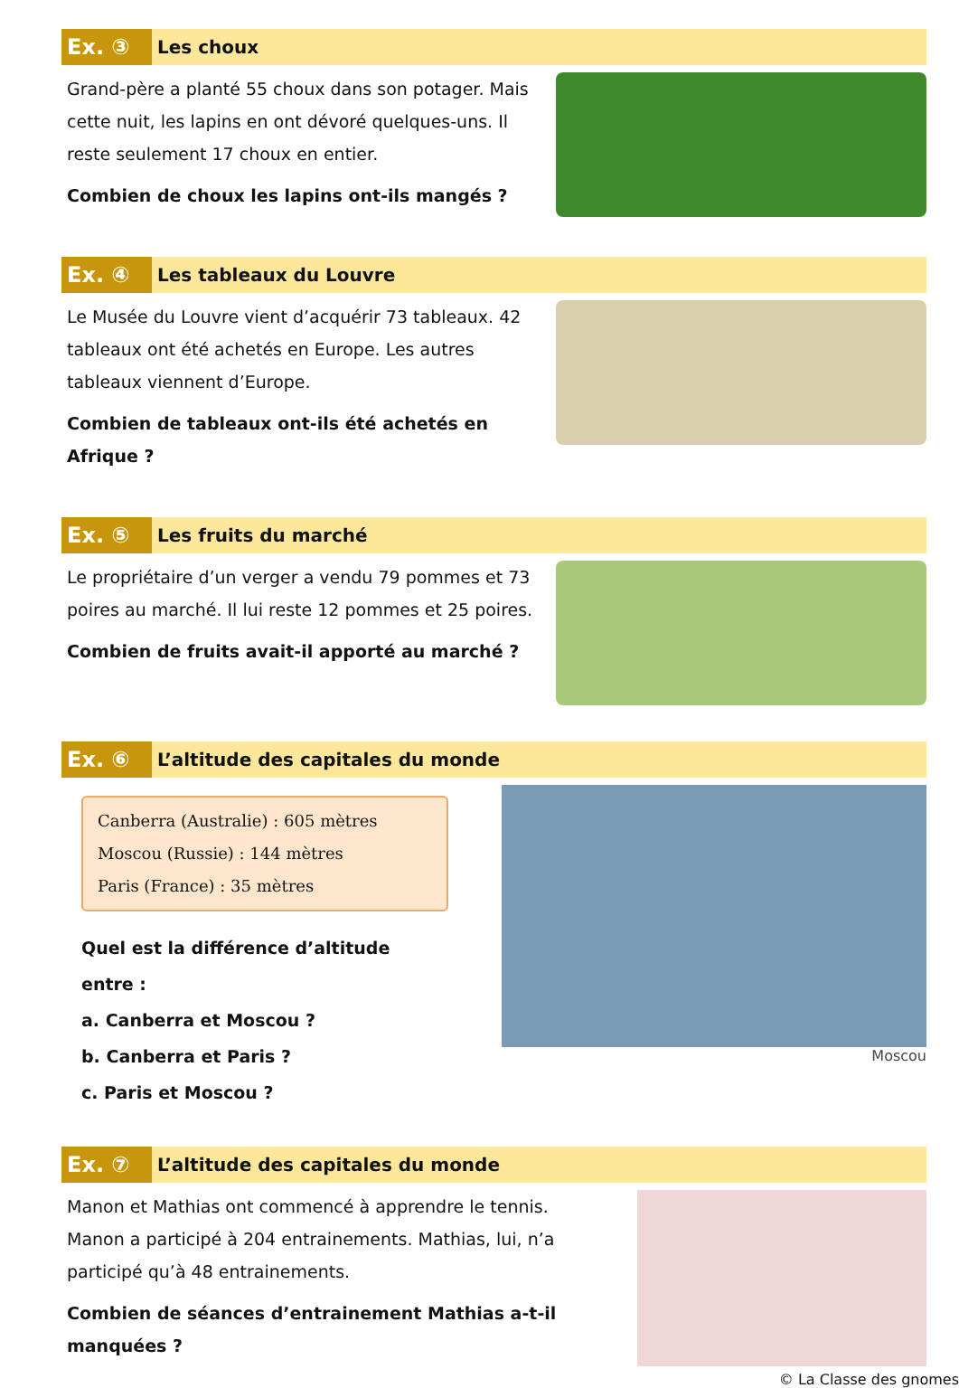Ex. ③
Les choux
Grand-père a planté 55 choux dans son potager. Mais cette nuit, les lapins en ont dévoré quelques-uns. Il reste seulement 17 choux en entier.
Combien de choux les lapins ont-ils mangés ?
Ex. ④
Les tableaux du Louvre
Le Musée du Louvre vient d’acquérir 73 tableaux. 42 tableaux ont été achetés en Europe. Les autres tableaux viennent d’Europe.
Combien de tableaux ont-ils été achetés en Afrique ?
Ex. ⑤
Les fruits du marché
Le propriétaire d’un verger a vendu 79 pommes et 73 poires au marché. Il lui reste 12 pommes et 25 poires.
Combien de fruits avait-il apporté au marché ?
Ex. ⑥
L’altitude des capitales du monde
Canberra (Australie) : 605 mètres
Moscou (Russie) : 144 mètres
Paris (France) : 35 mètres
Quel est la différence d’altitude entre :
a. Canberra et Moscou ?
b. Canberra et Paris ?
c. Paris et Moscou ?
Moscou
Ex. ⑦
L’altitude des capitales du monde
Manon et Mathias ont commencé à apprendre le tennis. Manon a participé à 204 entrainements. Mathias, lui, n’a participé qu’à 48 entrainements.
Combien de séances d’entrainement Mathias a-t-il manquées ?
© La Classe des gnomes